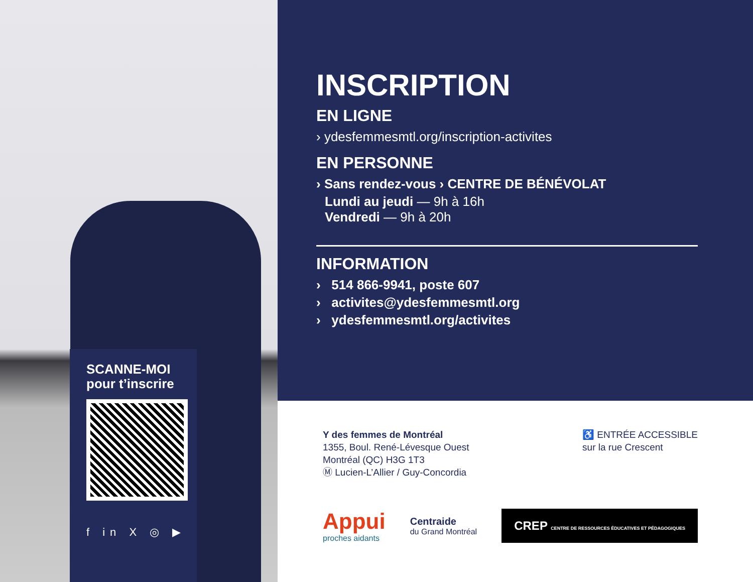SCANNE-MOI
pour t’inscrire
f in X ◎ ▶
INSCRIPTION
EN LIGNE
› ydesfemmesmtl.org/inscription-activites
EN PERSONNE
› Sans rendez-vous › CENTRE DE BÉNÉVOLAT
Lundi au jeudi — 9h à 16h
Vendredi — 9h à 20h
INFORMATION
› 514 866-9941, poste 607
› activites@ydesfemmesmtl.org
› ydesfemmesmtl.org/activites
Y des femmes de Montréal
1355, Boul. René-Lévesque Ouest
Montréal (QC) H3G 1T3
Ⓜ Lucien-L’Allier / Guy-Concordia
♿ ENTRÉE ACCESSIBLE
sur la rue Crescent
Appui
proches aidants
Centraide
du Grand Montréal
CREP CENTRE DE RESSOURCES ÉDUCATIVES ET PÉDAGOGIQUES